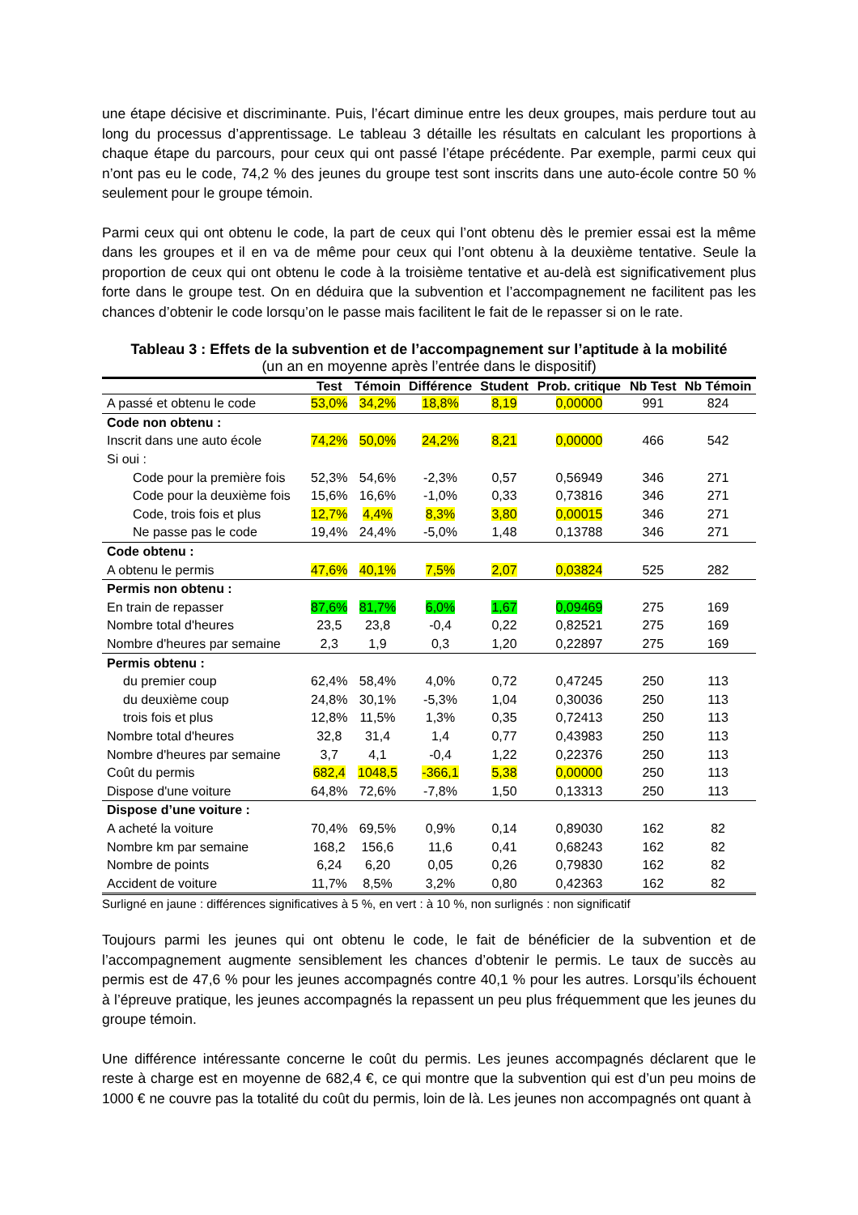une étape décisive et discriminante. Puis, l’écart diminue entre les deux groupes, mais perdure tout au long du processus d’apprentissage. Le tableau 3 détaille les résultats en calculant les proportions à chaque étape du parcours, pour ceux qui ont passé l’étape précédente. Par exemple, parmi ceux qui n’ont pas eu le code, 74,2 % des jeunes du groupe test sont inscrits dans une auto-école contre 50 % seulement pour le groupe témoin.
Parmi ceux qui ont obtenu le code, la part de ceux qui l’ont obtenu dès le premier essai est la même dans les groupes et il en va de même pour ceux qui l’ont obtenu à la deuxième tentative. Seule la proportion de ceux qui ont obtenu le code à la troisième tentative et au-delà est significativement plus forte dans le groupe test. On en déduira que la subvention et l’accompagnement ne facilitent pas les chances d’obtenir le code lorsqu’on le passe mais facilitent le fait de le repasser si on le rate.
Tableau 3 : Effets de la subvention et de l’accompagnement sur l’aptitude à la mobilité
(un an en moyenne après l’entrée dans le dispositif)
| | Test | Témoin | Différence | Student | Prob. critique | Nb Test | Nb Témoin |
| --- | --- | --- | --- | --- | --- | --- | --- |
| A passé et obtenu le code | 53,0% | 34,2% | 18,8% | 8,19 | 0,00000 | 991 | 824 |
| Code non obtenu : | | | | | | | |
| Inscrit dans une auto école | 74,2% | 50,0% | 24,2% | 8,21 | 0,00000 | 466 | 542 |
| Si oui : | | | | | | | |
| Code pour la première fois | 52,3% | 54,6% | -2,3% | 0,57 | 0,56949 | 346 | 271 |
| Code pour la deuxième fois | 15,6% | 16,6% | -1,0% | 0,33 | 0,73816 | 346 | 271 |
| Code, trois fois et plus | 12,7% | 4,4% | 8,3% | 3,80 | 0,00015 | 346 | 271 |
| Ne passe pas le code | 19,4% | 24,4% | -5,0% | 1,48 | 0,13788 | 346 | 271 |
| Code obtenu : | | | | | | | |
| A obtenu le permis | 47,6% | 40,1% | 7,5% | 2,07 | 0,03824 | 525 | 282 |
| Permis non obtenu : | | | | | | | |
| En train de repasser | 87,6% | 81,7% | 6,0% | 1,67 | 0,09469 | 275 | 169 |
| Nombre total d'heures | 23,5 | 23,8 | -0,4 | 0,22 | 0,82521 | 275 | 169 |
| Nombre d'heures par semaine | 2,3 | 1,9 | 0,3 | 1,20 | 0,22897 | 275 | 169 |
| Permis obtenu : | | | | | | | |
| du premier coup | 62,4% | 58,4% | 4,0% | 0,72 | 0,47245 | 250 | 113 |
| du deuxième coup | 24,8% | 30,1% | -5,3% | 1,04 | 0,30036 | 250 | 113 |
| trois fois et plus | 12,8% | 11,5% | 1,3% | 0,35 | 0,72413 | 250 | 113 |
| Nombre total d'heures | 32,8 | 31,4 | 1,4 | 0,77 | 0,43983 | 250 | 113 |
| Nombre d'heures par semaine | 3,7 | 4,1 | -0,4 | 1,22 | 0,22376 | 250 | 113 |
| Coût du permis | 682,4 | 1048,5 | -366,1 | 5,38 | 0,00000 | 250 | 113 |
| Dispose d'une voiture | 64,8% | 72,6% | -7,8% | 1,50 | 0,13313 | 250 | 113 |
| Dispose d’une voiture : | | | | | | | |
| A acheté la voiture | 70,4% | 69,5% | 0,9% | 0,14 | 0,89030 | 162 | 82 |
| Nombre km par semaine | 168,2 | 156,6 | 11,6 | 0,41 | 0,68243 | 162 | 82 |
| Nombre de points | 6,24 | 6,20 | 0,05 | 0,26 | 0,79830 | 162 | 82 |
| Accident de voiture | 11,7% | 8,5% | 3,2% | 0,80 | 0,42363 | 162 | 82 |
Surligné en jaune : différences significatives à 5 %, en vert : à 10 %, non surlignés : non significatif
Toujours parmi les jeunes qui ont obtenu le code, le fait de bénéficier de la subvention et de l’accompagnement augmente sensiblement les chances d’obtenir le permis. Le taux de succès au permis est de 47,6 % pour les jeunes accompagnés contre 40,1 % pour les autres. Lorsqu’ils échouent à l’épreuve pratique, les jeunes accompagnés la repassent un peu plus fréquemment que les jeunes du groupe témoin.
Une différence intéressante concerne le coût du permis. Les jeunes accompagnés déclarent que le reste à charge est en moyenne de 682,4 €, ce qui montre que la subvention qui est d’un peu moins de 1000 € ne couvre pas la totalité du coût du permis, loin de là. Les jeunes non accompagnés ont quant à